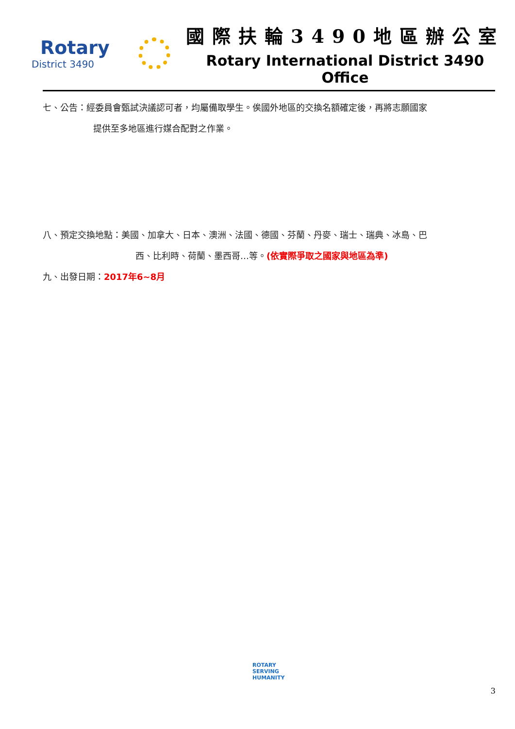Rotary
District 3490
國際扶輪3490地區辦公室
Rotary International District 3490 Office
七、公告：經委員會甄試決議認可者，均屬備取學生。俟國外地區的交換名額確定後，再將志願國家
提供至多地區進行媒合配對之作業。
八、預定交換地點：美國、加拿大、日本、澳洲、法國、德國、芬蘭、丹麥、瑞士、瑞典、冰島、巴
西、比利時、荷蘭、墨西哥…等。(依實際爭取之國家與地區為準)
九、出發日期：2017年6~8月
ROTARY
SERVING
HUMANITY
3